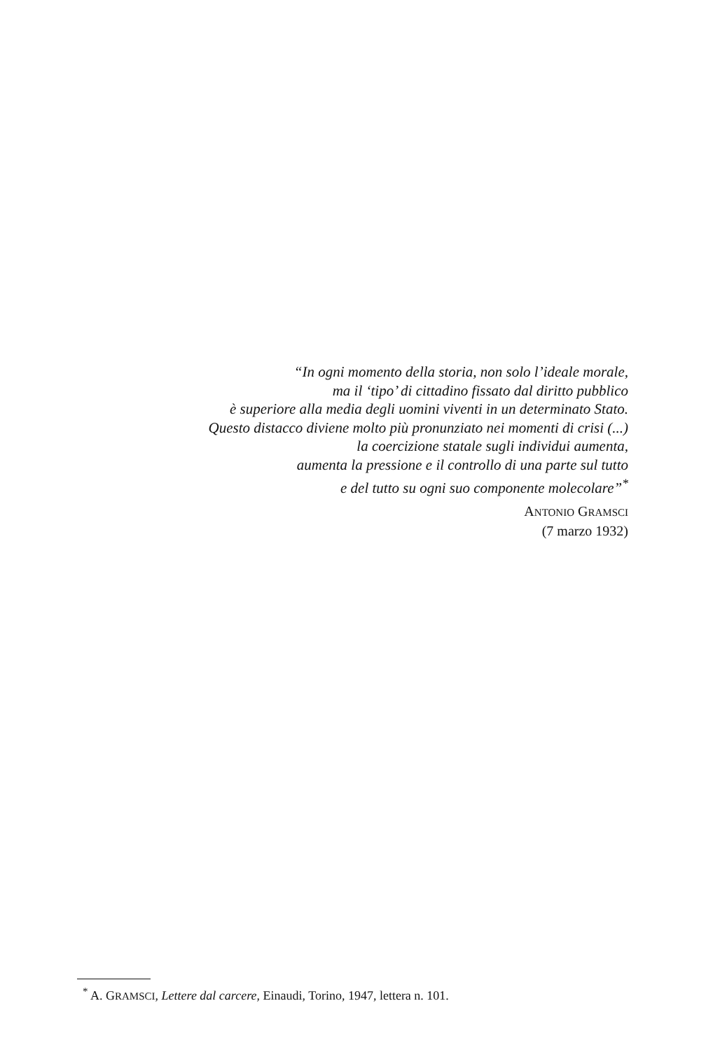“In ogni momento della storia, non solo l’ideale morale,
ma il ‘tipo’ di cittadino fissato dal diritto pubblico
è superiore alla media degli uomini viventi in un determinato Stato.
Questo distacco diviene molto più pronunziato nei momenti di crisi (...)
la coercizione statale sugli individui aumenta,
aumenta la pressione e il controllo di una parte sul tutto
e del tutto su ogni suo componente molecolare”<sup>*</sup>
ANTONIO GRAMSCI
(7 marzo 1932)
<sup>*</sup> A. GRAMSCI, Lettere dal carcere, Einaudi, Torino, 1947, lettera n. 101.